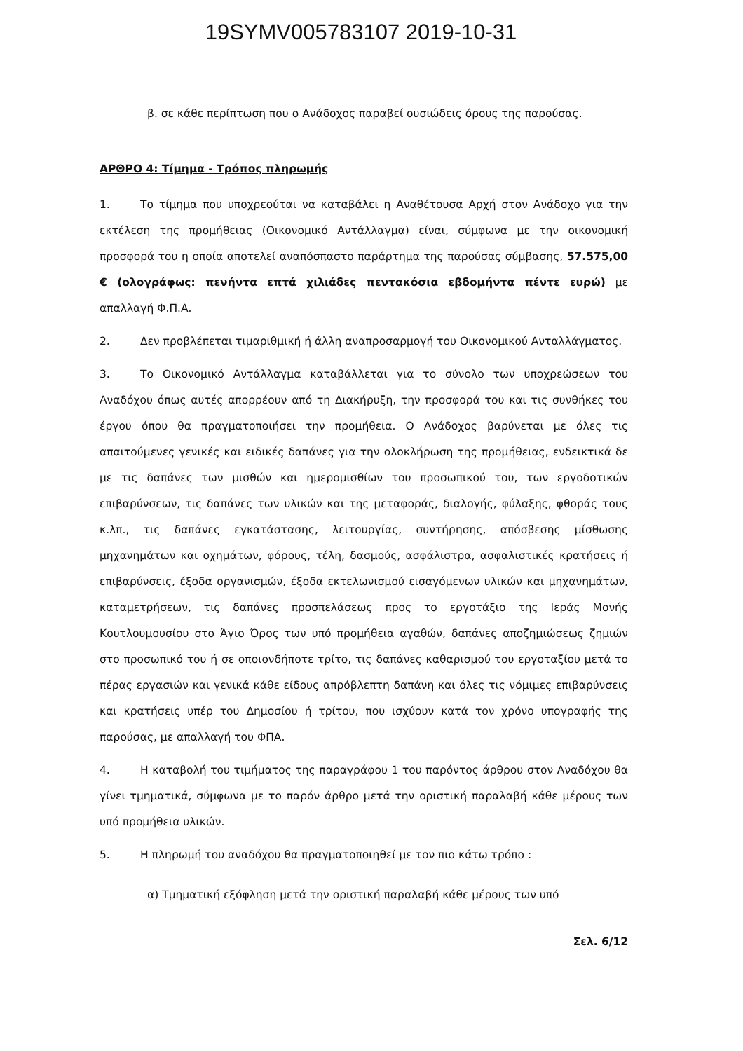19SYMV005783107 2019-10-31
β. σε κάθε περίπτωση που ο Ανάδοχος παραβεί ουσιώδεις όρους της παρούσας.
ΑΡΘΡΟ 4: Τίμημα - Τρόπος πληρωμής
1. Το τίμημα που υποχρεούται να καταβάλει η Αναθέτουσα Αρχή στον Ανάδοχο για την εκτέλεση της προμήθειας (Οικονομικό Αντάλλαγμα) είναι, σύμφωνα με την οικονομική προσφορά του η οποία αποτελεί αναπόσπαστο παράρτημα της παρούσας σύμβασης, 57.575,00 € (ολογράφως: πενήντα επτά χιλιάδες πεντακόσια εβδομήντα πέντε ευρώ) με απαλλαγή Φ.Π.Α.
2. Δεν προβλέπεται τιμαριθμική ή άλλη αναπροσαρμογή του Οικονομικού Ανταλλάγματος.
3. Το Οικονομικό Αντάλλαγμα καταβάλλεται για το σύνολο των υποχρεώσεων του Αναδόχου όπως αυτές απορρέουν από τη Διακήρυξη, την προσφορά του και τις συνθήκες του έργου όπου θα πραγματοποιήσει την προμήθεια. Ο Ανάδοχος βαρύνεται με όλες τις απαιτούμενες γενικές και ειδικές δαπάνες για την ολοκλήρωση της προμήθειας, ενδεικτικά δε με τις δαπάνες των μισθών και ημερομισθίων του προσωπικού του, των εργοδοτικών επιβαρύνσεων, τις δαπάνες των υλικών και της μεταφοράς, διαλογής, φύλαξης, φθοράς τους κ.λπ., τις δαπάνες εγκατάστασης, λειτουργίας, συντήρησης, απόσβεσης μίσθωσης μηχανημάτων και οχημάτων, φόρους, τέλη, δασμούς, ασφάλιστρα, ασφαλιστικές κρατήσεις ή επιβαρύνσεις, έξοδα οργανισμών, έξοδα εκτελωνισμού εισαγόμενων υλικών και μηχανημάτων, καταμετρήσεων, τις δαπάνες προσπελάσεως προς το εργοτάξιο της Ιεράς Μονής Κουτλουμουσίου στο Άγιο Όρος των υπό προμήθεια αγαθών, δαπάνες αποζημιώσεως ζημιών στο προσωπικό του ή σε οποιονδήποτε τρίτο, τις δαπάνες καθαρισμού του εργοταξίου μετά το πέρας εργασιών και γενικά κάθε είδους απρόβλεπτη δαπάνη και όλες τις νόμιμες επιβαρύνσεις και κρατήσεις υπέρ του Δημοσίου ή τρίτου, που ισχύουν κατά τον χρόνο υπογραφής της παρούσας, με απαλλαγή του ΦΠΑ.
4. Η καταβολή του τιμήματος της παραγράφου 1 του παρόντος άρθρου στον Αναδόχου θα γίνει τμηματικά, σύμφωνα με το παρόν άρθρο μετά την οριστική παραλαβή κάθε μέρους των υπό προμήθεια υλικών.
5. Η πληρωμή του αναδόχου θα πραγματοποιηθεί με τον πιο κάτω τρόπο :
α) Τμηματική εξόφληση μετά την οριστική παραλαβή κάθε μέρους των υπό
Σελ. 6/12